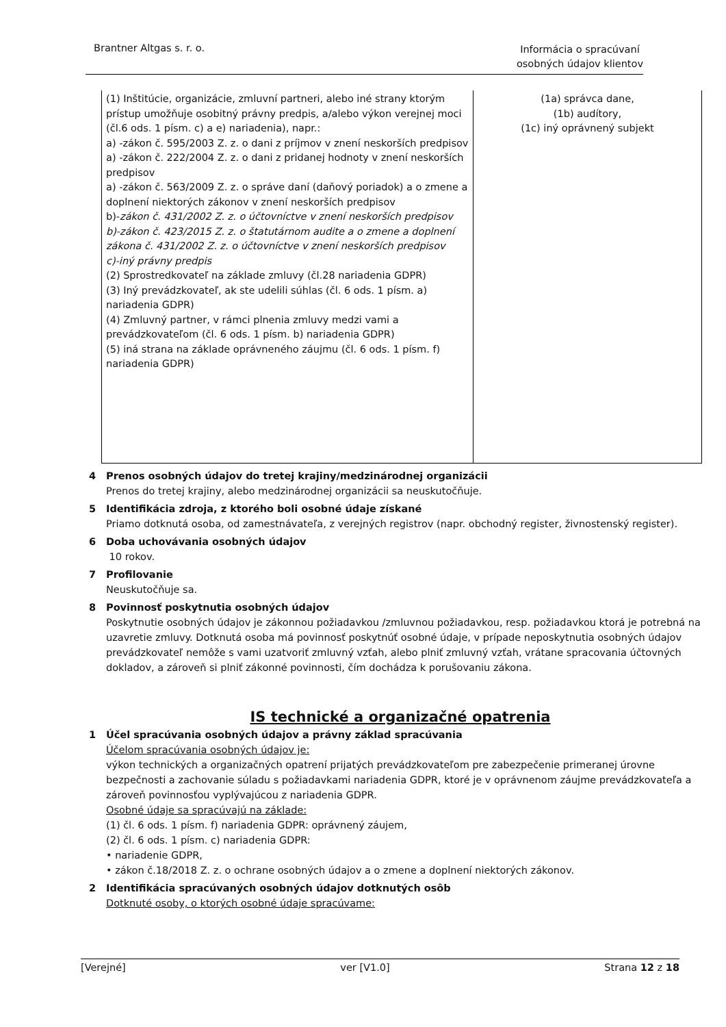Brantner Altgas s. r. o. Informácia o spracúvaní
osobných údajov klientov
| (1) Inštitúcie, organizácie, zmluvní partneri, alebo iné strany ktorým prístup umožňuje osobitný právny predpis, a/alebo výkon verejnej moci (čl.6 ods. 1 písm. c) a e) nariadenia), napr.: a) -zákon č. 595/2003 Z. z. o dani z príjmov v znení neskorších predpisov a) -zákon č. 222/2004 Z. z. o dani z pridanej hodnoty v znení neskorších predpisov a) -zákon č. 563/2009 Z. z. o správe daní (daňový poriadok) a o zmene a doplnení niektorých zákonov v znení neskorších predpisov b)- zákon č. 431/2002 Z. z. o účtovníctve v znení neskorších predpisov b)-zákon č. 423/2015 Z. z. o štatutárnom audite a o zmene a doplnení zákona č. 431/2002 Z. z. o účtovníctve v znení neskorších predpisov c)-iný právny predpis (2) Sprostredkovateľ na základe zmluvy (čl.28 nariadenia GDPR) (3) Iný prevádzkovateľ, ak ste udelili súhlas (čl. 6 ods. 1 písm. a) nariadenia GDPR) (4) Zmluvný partner, v rámci plnenia zmluvy medzi vami a prevádzkovateľom (čl. 6 ods. 1 písm. b) nariadenia GDPR) (5) iná strana na základe oprávneného záujmu (čl. 6 ods. 1 písm. f) nariadenia GDPR) | (1a) správca dane, (1b) audítory, (1c) iný oprávnený subjekt |
4 Prenos osobných údajov do tretej krajiny/medzinárodnej organizácii
Prenos do tretej krajiny, alebo medzinárodnej organizácii sa neuskutočňuje.
5 Identifikácia zdroja, z ktorého boli osobné údaje získané
Priamo dotknutá osoba, od zamestnávateľa, z verejných registrov (napr. obchodný register, živnostenský register).
6 Doba uchovávania osobných údajov
10 rokov.
7 Profilovanie
Neuskutočňuje sa.
8 Povinnosť poskytnutia osobných údajov
Poskytnutie osobných údajov je zákonnou požiadavkou /zmluvnou požiadavkou, resp. požiadavkou ktorá je potrebná na uzavretie zmluvy. Dotknutá osoba má povinnosť poskytnúť osobné údaje, v prípade neposkytnutia osobných údajov prevádzkovateľ nemôže s vami uzatvoriť zmluvný vzťah, alebo plniť zmluvný vzťah, vrátane spracovania účtovných dokladov, a zároveň si plniť zákonné povinnosti, čím dochádza k porušovaniu zákona.
IS technické a organizačné opatrenia
1 Účel spracúvania osobných údajov a právny základ spracúvania
Účelom spracúvania osobných údajov je:
výkon technických a organizačných opatrení prijatých prevádzkovateľom pre zabezpečenie primeranej úrovne bezpečnosti a zachovanie súladu s požiadavkami nariadenia GDPR, ktoré je v oprávnenom záujme prevádzkovateľa a zároveň povinnosťou vyplývajúcou z nariadenia GDPR.
Osobné údaje sa spracúvajú na základe:
(1) čl. 6 ods. 1 písm. f) nariadenia GDPR: oprávnený záujem,
(2) čl. 6 ods. 1 písm. c) nariadenia GDPR:
• nariadenie GDPR,
• zákon č.18/2018 Z. z. o ochrane osobných údajov a o zmene a doplnení niektorých zákonov.
2 Identifikácia spracúvaných osobných údajov dotknutých osôb
Dotknuté osoby, o ktorých osobné údaje spracúvame:
[Verejné] ver [V1.0] Strana 12 z 18